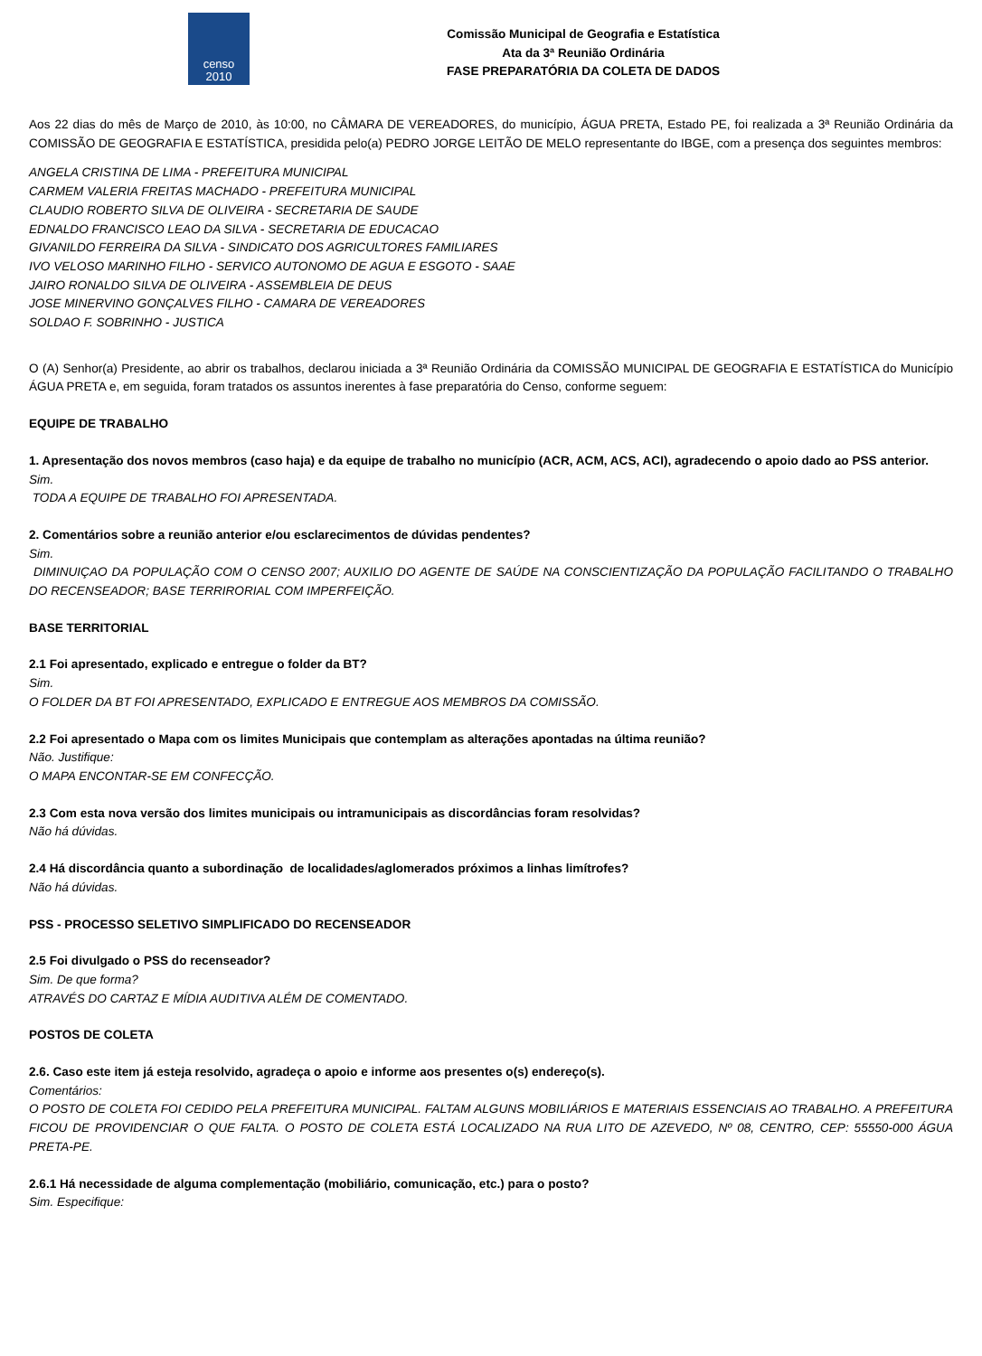censo
2010
Comissão Municipal de Geografia e Estatística
Ata da 3ª Reunião Ordinária
FASE PREPARATÓRIA DA COLETA DE DADOS
Aos 22 dias do mês de Março de 2010, às 10:00, no CÂMARA DE VEREADORES, do município, ÁGUA PRETA, Estado PE, foi realizada a 3ª Reunião Ordinária da COMISSÃO DE GEOGRAFIA E ESTATÍSTICA, presidida pelo(a) PEDRO JORGE LEITÃO DE MELO representante do IBGE, com a presença dos seguintes membros:
ANGELA CRISTINA DE LIMA - PREFEITURA MUNICIPAL
CARMEM VALERIA FREITAS MACHADO - PREFEITURA MUNICIPAL
CLAUDIO ROBERTO SILVA DE OLIVEIRA - SECRETARIA DE SAUDE
EDNALDO FRANCISCO LEAO DA SILVA - SECRETARIA DE EDUCACAO
GIVANILDO FERREIRA DA SILVA - SINDICATO DOS AGRICULTORES FAMILIARES
IVO VELOSO MARINHO FILHO - SERVICO AUTONOMO DE AGUA E ESGOTO - SAAE
JAIRO RONALDO SILVA DE OLIVEIRA - ASSEMBLEIA DE DEUS
JOSE MINERVINO GONÇALVES FILHO - CAMARA DE VEREADORES
SOLDAO F. SOBRINHO - JUSTICA
O (A) Senhor(a) Presidente, ao abrir os trabalhos, declarou iniciada a 3ª Reunião Ordinária da COMISSÃO MUNICIPAL DE GEOGRAFIA E ESTATÍSTICA do Município ÁGUA PRETA e, em seguida, foram tratados os assuntos inerentes à fase preparatória do Censo, conforme seguem:
EQUIPE DE TRABALHO
1. Apresentação dos novos membros (caso haja) e da equipe de trabalho no município (ACR, ACM, ACS, ACI), agradecendo o apoio dado ao PSS anterior.
Sim.
TODA A EQUIPE DE TRABALHO FOI APRESENTADA.
2. Comentários sobre a reunião anterior e/ou esclarecimentos de dúvidas pendentes?
Sim.
DIMINUIÇAO DA POPULAÇÃO COM O CENSO 2007; AUXILIO DO AGENTE DE SAÚDE NA CONSCIENTIZAÇÃO DA POPULAÇÃO FACILITANDO O TRABALHO DO RECENSEADOR; BASE TERRIRORIAL COM IMPERFEIÇÃO.
BASE TERRITORIAL
2.1 Foi apresentado, explicado e entregue o folder da BT?
Sim.
O FOLDER DA BT FOI APRESENTADO, EXPLICADO E ENTREGUE AOS MEMBROS DA COMISSÃO.
2.2 Foi apresentado o Mapa com os limites Municipais que contemplam as alterações apontadas na última reunião?
Não. Justifique:
O MAPA ENCONTAR-SE EM CONFECÇÃO.
2.3 Com esta nova versão dos limites municipais ou intramunicipais as discordâncias foram resolvidas?
Não há dúvidas.
2.4 Há discordância quanto a subordinação de localidades/aglomerados próximos a linhas limítrofes?
Não há dúvidas.
PSS - PROCESSO SELETIVO SIMPLIFICADO DO RECENSEADOR
2.5 Foi divulgado o PSS do recenseador?
Sim. De que forma?
ATRAVÉS DO CARTAZ E MÍDIA AUDITIVA ALÉM DE COMENTADO.
POSTOS DE COLETA
2.6. Caso este item já esteja resolvido, agradeça o apoio e informe aos presentes o(s) endereço(s).
Comentários:
O POSTO DE COLETA FOI CEDIDO PELA PREFEITURA MUNICIPAL. FALTAM ALGUNS MOBILIÁRIOS E MATERIAIS ESSENCIAIS AO TRABALHO. A PREFEITURA FICOU DE PROVIDENCIAR O QUE FALTA. O POSTO DE COLETA ESTÁ LOCALIZADO NA RUA LITO DE AZEVEDO, Nº 08, CENTRO, CEP: 55550-000 ÁGUA PRETA-PE.
2.6.1 Há necessidade de alguma complementação (mobiliário, comunicação, etc.) para o posto?
Sim. Especifique: